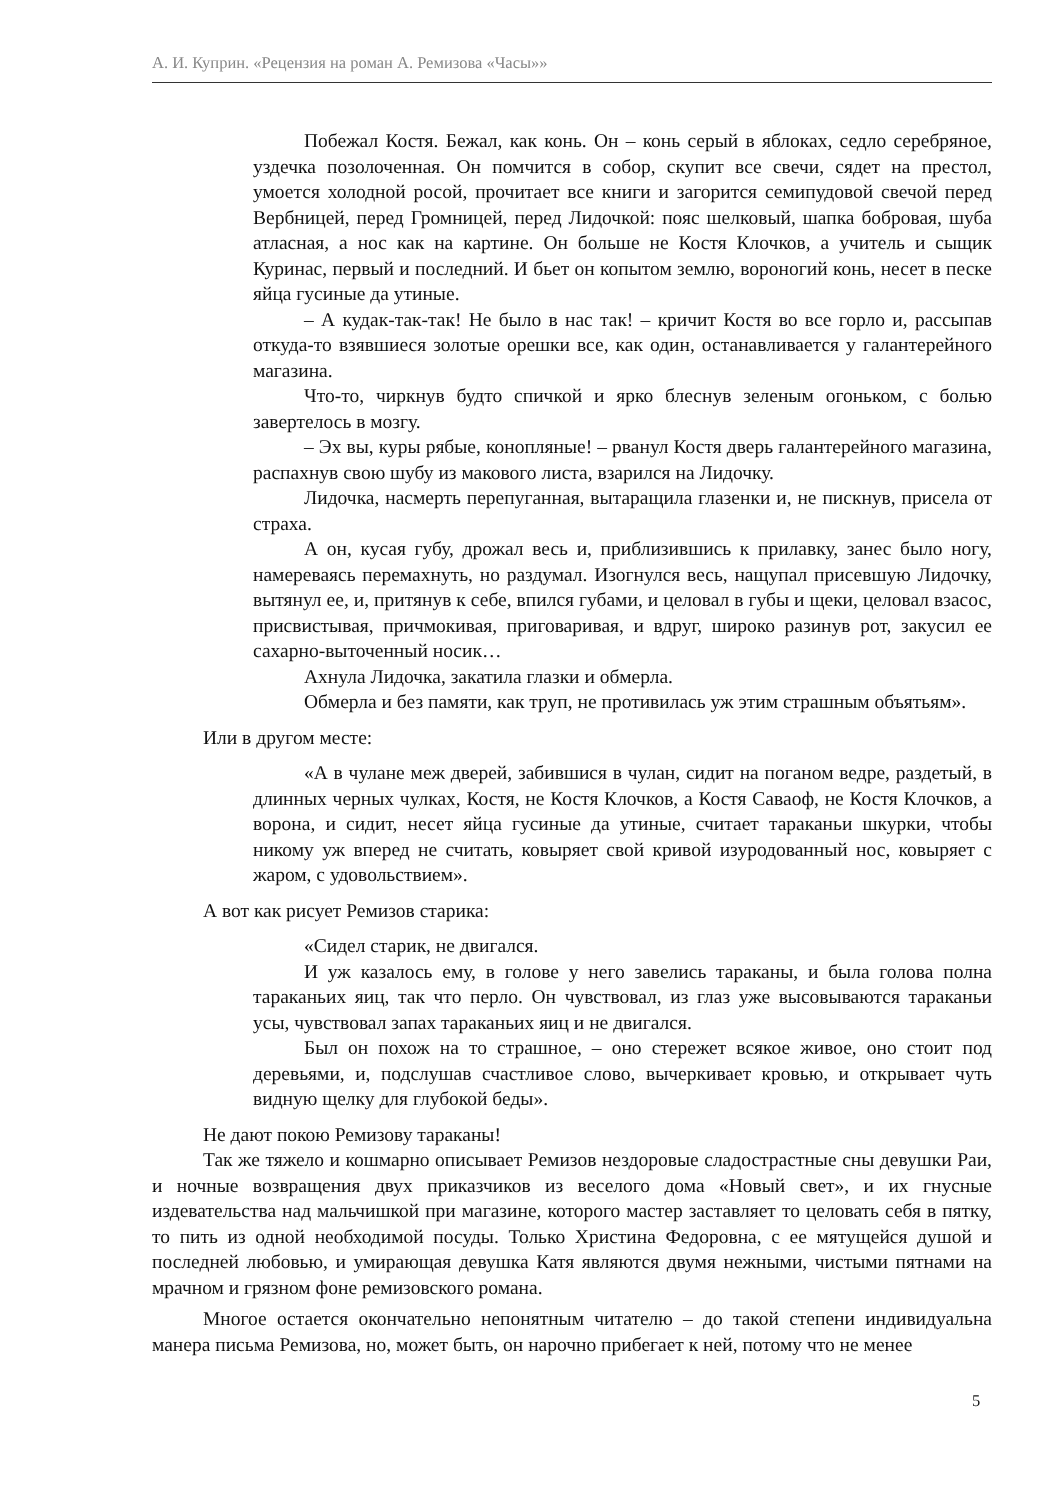А. И. Куприн. «Рецензия на роман А. Ремизова «Часы»»
Побежал Костя. Бежал, как конь. Он – конь серый в яблоках, седло серебряное, уздечка позолоченная. Он помчится в собор, скупит все свечи, сядет на престол, умоется холодной росой, прочитает все книги и загорится семипудовой свечой перед Вербницей, перед Громницей, перед Лидочкой: пояс шелковый, шапка бобровая, шуба атласная, а нос как на картине. Он больше не Костя Клочков, а учитель и сыщик Куринас, первый и последний. И бьет он копытом землю, вороногий конь, несет в песке яйца гусиные да утиные.
– А кудак-так-так! Не было в нас так! – кричит Костя во все горло и, рассыпав откуда-то взявшиеся золотые орешки все, как один, останавливается у галантерейного магазина.
Что-то, чиркнув будто спичкой и ярко блеснув зеленым огоньком, с болью завертелось в мозгу.
– Эх вы, куры рябые, конопляные! – рванул Костя дверь галантерейного магазина, распахнув свою шубу из макового листа, взарился на Лидочку.
Лидочка, насмерть перепуганная, вытаращила глазенки и, не пискнув, присела от страха.
А он, кусая губу, дрожал весь и, приблизившись к прилавку, занес было ногу, намереваясь перемахнуть, но раздумал. Изогнулся весь, нащупал присевшую Лидочку, вытянул ее, и, притянув к себе, впился губами, и целовал в губы и щеки, целовал взасос, присвистывая, причмокивая, приговаривая, и вдруг, широко разинув рот, закусил ее сахарно-выточенный носик…
Ахнула Лидочка, закатила глазки и обмерла.
Обмерла и без памяти, как труп, не противилась уж этим страшным объятьям».
Или в другом месте:
«А в чулане меж дверей, забившися в чулан, сидит на поганом ведре, раздетый, в длинных черных чулках, Костя, не Костя Клочков, а Костя Саваоф, не Костя Клочков, а ворона, и сидит, несет яйца гусиные да утиные, считает тараканьи шкурки, чтобы никому уж вперед не считать, ковыряет свой кривой изуродованный нос, ковыряет с жаром, с удовольствием».
А вот как рисует Ремизов старика:
«Сидел старик, не двигался.
И уж казалось ему, в голове у него завелись тараканы, и была голова полна тараканьих яиц, так что перло. Он чувствовал, из глаз уже высовываются тараканьи усы, чувствовал запах тараканьих яиц и не двигался.
Был он похож на то страшное, – оно стережет всякое живое, оно стоит под деревьями, и, подслушав счастливое слово, вычеркивает кровью, и открывает чуть видную щелку для глубокой беды».
Не дают покою Ремизову тараканы!
Так же тяжело и кошмарно описывает Ремизов нездоровые сладострастные сны девушки Раи, и ночные возвращения двух приказчиков из веселого дома «Новый свет», и их гнусные издевательства над мальчишкой при магазине, которого мастер заставляет то целовать себя в пятку, то пить из одной необходимой посуды. Только Христина Федоровна, с ее мятущейся душой и последней любовью, и умирающая девушка Катя являются двумя нежными, чистыми пятнами на мрачном и грязном фоне ремизовского романа.
Многое остается окончательно непонятным читателю – до такой степени индивидуальна манера письма Ремизова, но, может быть, он нарочно прибегает к ней, потому что не менее
5